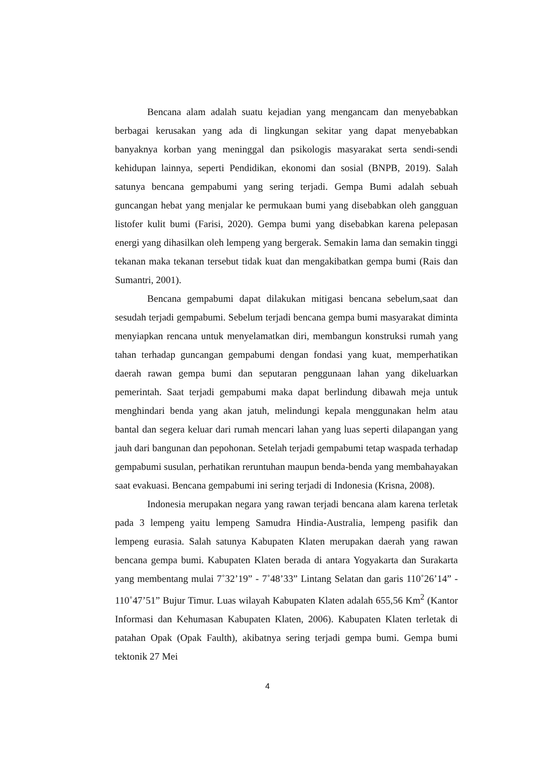Bencana alam adalah suatu kejadian yang mengancam dan menyebabkan berbagai kerusakan yang ada di lingkungan sekitar yang dapat menyebabkan banyaknya korban yang meninggal dan psikologis masyarakat serta sendi-sendi kehidupan lainnya, seperti Pendidikan, ekonomi dan sosial (BNPB, 2019). Salah satunya bencana gempabumi yang sering terjadi. Gempa Bumi adalah sebuah guncangan hebat yang menjalar ke permukaan bumi yang disebabkan oleh gangguan listofer kulit bumi (Farisi, 2020). Gempa bumi yang disebabkan karena pelepasan energi yang dihasilkan oleh lempeng yang bergerak. Semakin lama dan semakin tinggi tekanan maka tekanan tersebut tidak kuat dan mengakibatkan gempa bumi (Rais dan Sumantri, 2001).
Bencana gempabumi dapat dilakukan mitigasi bencana sebelum,saat dan sesudah terjadi gempabumi. Sebelum terjadi bencana gempa bumi masyarakat diminta menyiapkan rencana untuk menyelamatkan diri, membangun konstruksi rumah yang tahan terhadap guncangan gempabumi dengan fondasi yang kuat, memperhatikan daerah rawan gempa bumi dan seputaran penggunaan lahan yang dikeluarkan pemerintah. Saat terjadi gempabumi maka dapat berlindung dibawah meja untuk menghindari benda yang akan jatuh, melindungi kepala menggunakan helm atau bantal dan segera keluar dari rumah mencari lahan yang luas seperti dilapangan yang jauh dari bangunan dan pepohonan. Setelah terjadi gempabumi tetap waspada terhadap gempabumi susulan, perhatikan reruntuhan maupun benda-benda yang membahayakan saat evakuasi. Bencana gempabumi ini sering terjadi di Indonesia (Krisna, 2008).
Indonesia merupakan negara yang rawan terjadi bencana alam karena terletak pada 3 lempeng yaitu lempeng Samudra Hindia-Australia, lempeng pasifik dan lempeng eurasia. Salah satunya Kabupaten Klaten merupakan daerah yang rawan bencana gempa bumi. Kabupaten Klaten berada di antara Yogyakarta dan Surakarta yang membentang mulai 7˚32’19” - 7˚48’33” Lintang Selatan dan garis 110˚26’14” - 110˚47’51” Bujur Timur. Luas wilayah Kabupaten Klaten adalah 655,56 Km<sup>2</sup> (Kantor Informasi dan Kehumasan Kabupaten Klaten, 2006). Kabupaten Klaten terletak di patahan Opak (Opak Faulth), akibatnya sering terjadi gempa bumi. Gempa bumi tektonik 27 Mei
4